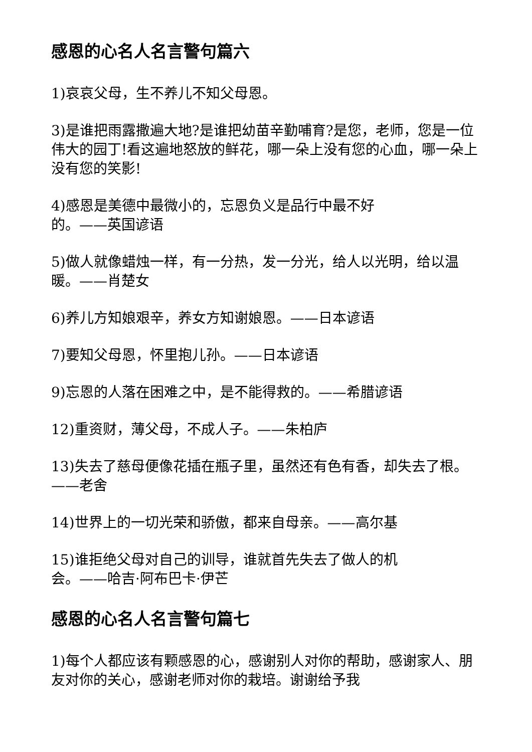感恩的心名人名言警句篇六
1)哀哀父母，生不养儿不知父母恩。
3)是谁把雨露撒遍大地?是谁把幼苗辛勤哺育?是您，老师，您是一位伟大的园丁!看这遍地怒放的鲜花，哪一朵上没有您的心血，哪一朵上没有您的笑影!
4)感恩是美德中最微小的，忘恩负义是品行中最不好
的。——英国谚语
5)做人就像蜡烛一样，有一分热，发一分光，给人以光明，给以温暖。——肖楚女
6)养儿方知娘艰辛，养女方知谢娘恩。——日本谚语
7)要知父母恩，怀里抱儿孙。——日本谚语
9)忘恩的人落在困难之中，是不能得救的。——希腊谚语
12)重资财，薄父母，不成人子。——朱柏庐
13)失去了慈母便像花插在瓶子里，虽然还有色有香，却失去了根。——老舍
14)世界上的一切光荣和骄傲，都来自母亲。——高尔基
15)谁拒绝父母对自己的训导，谁就首先失去了做人的机
会。——哈吉·阿布巴卡·伊芒
感恩的心名人名言警句篇七
1)每个人都应该有颗感恩的心，感谢别人对你的帮助，感谢家人、朋友对你的关心，感谢老师对你的栽培。谢谢给予我